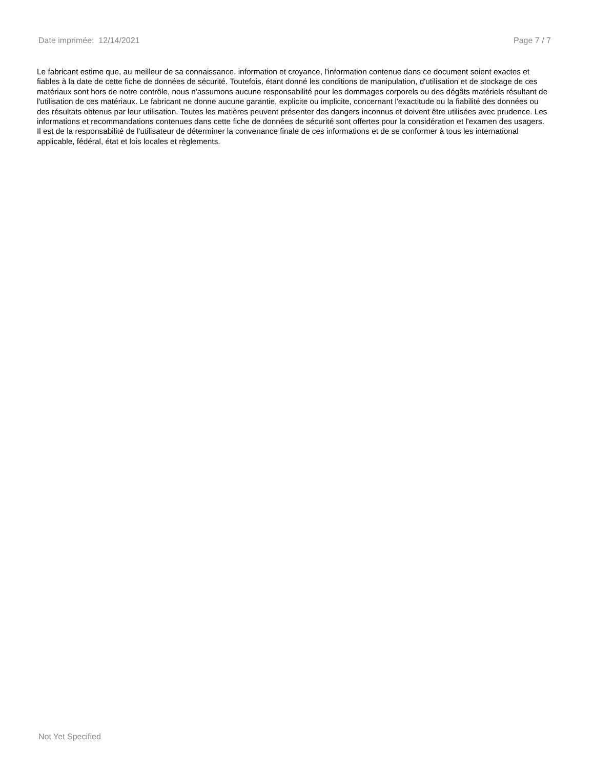Date imprimée: 12/14/2021 Page 7 / 7
Le fabricant estime que, au meilleur de sa connaissance, information et croyance, l'information contenue dans ce document soient exactes et fiables à la date de cette fiche de données de sécurité. Toutefois, étant donné les conditions de manipulation, d'utilisation et de stockage de ces matériaux sont hors de notre contrôle, nous n'assumons aucune responsabilité pour les dommages corporels ou des dégâts matériels résultant de l'utilisation de ces matériaux. Le fabricant ne donne aucune garantie, explicite ou implicite, concernant l'exactitude ou la fiabilité des données ou des résultats obtenus par leur utilisation. Toutes les matières peuvent présenter des dangers inconnus et doivent être utilisées avec prudence. Les informations et recommandations contenues dans cette fiche de données de sécurité sont offertes pour la considération et l'examen des usagers. Il est de la responsabilité de l'utilisateur de déterminer la convenance finale de ces informations et de se conformer à tous les international applicable, fédéral, état et lois locales et règlements.
Not Yet Specified